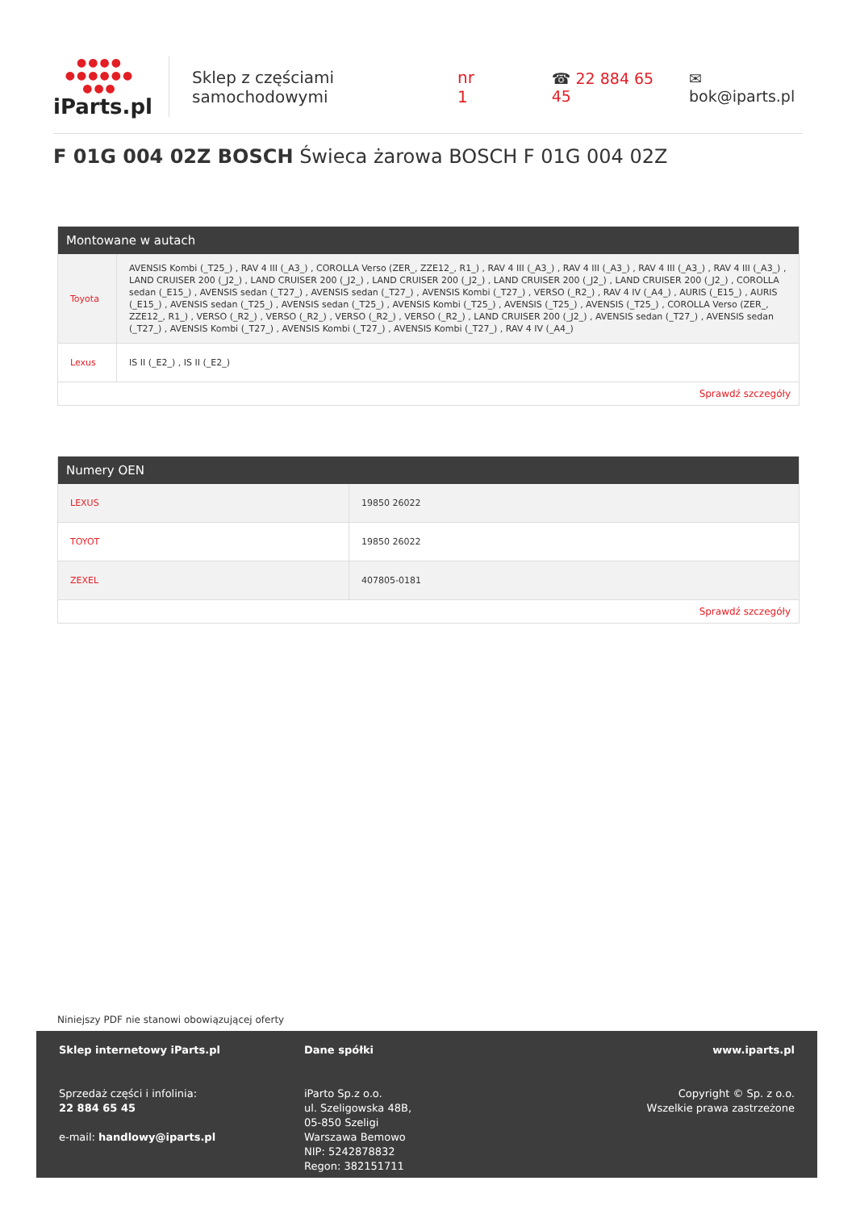●●●● ●●●●●● ●●●
iParts.pl
Sklep z częściami samochodowymi nr 1
☎ 22 884 65 45 ✉ bok@iparts.pl
F 01G 004 02Z BOSCH Świeca żarowa BOSCH F 01G 004 02Z
Montowane w autach
| Toyota | AVENSIS Kombi (_T25_) , RAV 4 III (_A3_) , COROLLA Verso (ZER_, ZZE12_, R1_) , RAV 4 III (_A3_) , RAV 4 III (_A3_) , RAV 4 III (_A3_) , RAV 4 III (_A3_) , LAND CRUISER 200 (_J2_) , LAND CRUISER 200 (_J2_) , LAND CRUISER 200 (_J2_) , LAND CRUISER 200 (_J2_) , LAND CRUISER 200 (_J2_) , COROLLA sedan (_E15_) , AVENSIS sedan (_T27_) , AVENSIS sedan (_T27_) , AVENSIS Kombi (_T27_) , VERSO (_R2_) , RAV 4 IV (_A4_) , AURIS (_E15_) , AURIS (_E15_) , AVENSIS sedan (_T25_) , AVENSIS sedan (_T25_) , AVENSIS Kombi (_T25_) , AVENSIS (_T25_) , AVENSIS (_T25_) , COROLLA Verso (ZER_, ZZE12_, R1_) , VERSO (_R2_) , VERSO (_R2_) , VERSO (_R2_) , VERSO (_R2_) , LAND CRUISER 200 (_J2_) , AVENSIS sedan (_T27_) , AVENSIS sedan (_T27_) , AVENSIS Kombi (_T27_) , AVENSIS Kombi (_T27_) , AVENSIS Kombi (_T27_) , RAV 4 IV (_A4_) |
| Lexus | IS II (_E2_) , IS II (_E2_) |
Sprawdź szczegóły
Numery OEN
| LEXUS | 19850 26022 |
| TOYOT | 19850 26022 |
| ZEXEL | 407805-0181 |
Sprawdź szczegóły
Niniejszy PDF nie stanowi obowiązującej oferty
Sklep internetowy iParts.pl
Sprzedaż części i infolinia:
22 884 65 45
e-mail: handlowy@iparts.pl
Dane spółki
iParto Sp.z o.o.
ul. Szeligowska 48B,
05-850 Szeligi
Warszawa Bemowo
NIP: 5242878832
Regon: 382151711
www.iparts.pl
Copyright © Sp. z o.o.
Wszelkie prawa zastrzeżone